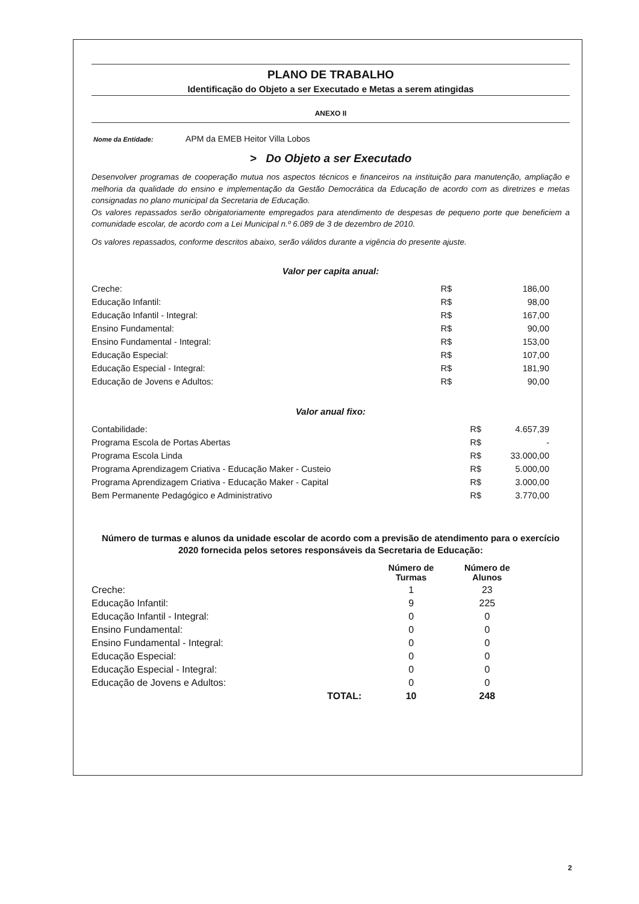PLANO DE TRABALHO
Identificação do Objeto a ser Executado e Metas a serem atingidas
ANEXO II
Nome da Entidade: APM da EMEB Heitor Villa Lobos
> Do Objeto a ser Executado
Desenvolver programas de cooperação mutua nos aspectos técnicos e financeiros na instituição para manutenção, ampliação e melhoria da qualidade do ensino e implementação da Gestão Democrática da Educação de acordo com as diretrizes e metas consignadas no plano municipal da Secretaria de Educação.
Os valores repassados serão obrigatoriamente empregados para atendimento de despesas de pequeno porte que beneficiem a comunidade escolar, de acordo com a Lei Municipal n.º 6.089 de 3 de dezembro de 2010.
Os valores repassados, conforme descritos abaixo, serão válidos durante a vigência do presente ajuste.
Valor per capita anual:
| Creche: | R$ | 186,00 |
| Educação Infantil: | R$ | 98,00 |
| Educação Infantil - Integral: | R$ | 167,00 |
| Ensino Fundamental: | R$ | 90,00 |
| Ensino Fundamental - Integral: | R$ | 153,00 |
| Educação Especial: | R$ | 107,00 |
| Educação Especial - Integral: | R$ | 181,90 |
| Educação de Jovens e Adultos: | R$ | 90,00 |
Valor anual fixo:
| Contabilidade: | R$ | 4.657,39 |
| Programa Escola de Portas Abertas | R$ | - |
| Programa Escola Linda | R$ | 33.000,00 |
| Programa Aprendizagem Criativa - Educação Maker - Custeio | R$ | 5.000,00 |
| Programa Aprendizagem Criativa - Educação Maker - Capital | R$ | 3.000,00 |
| Bem Permanente Pedagógico e Administrativo | R$ | 3.770,00 |
Número de turmas e alunos da unidade escolar de acordo com a previsão de atendimento para o exercício 2020 fornecida pelos setores responsáveis da Secretaria de Educação:
| | | Número de Turmas | Número de Alunos |
| --- | --- | --- | --- |
| Creche: | | 1 | 23 |
| Educação Infantil: | | 9 | 225 |
| Educação Infantil - Integral: | | 0 | 0 |
| Ensino Fundamental: | | 0 | 0 |
| Ensino Fundamental - Integral: | | 0 | 0 |
| Educação Especial: | | 0 | 0 |
| Educação Especial - Integral: | | 0 | 0 |
| Educação de Jovens e Adultos: | | 0 | 0 |
| | TOTAL: | 10 | 248 |
2